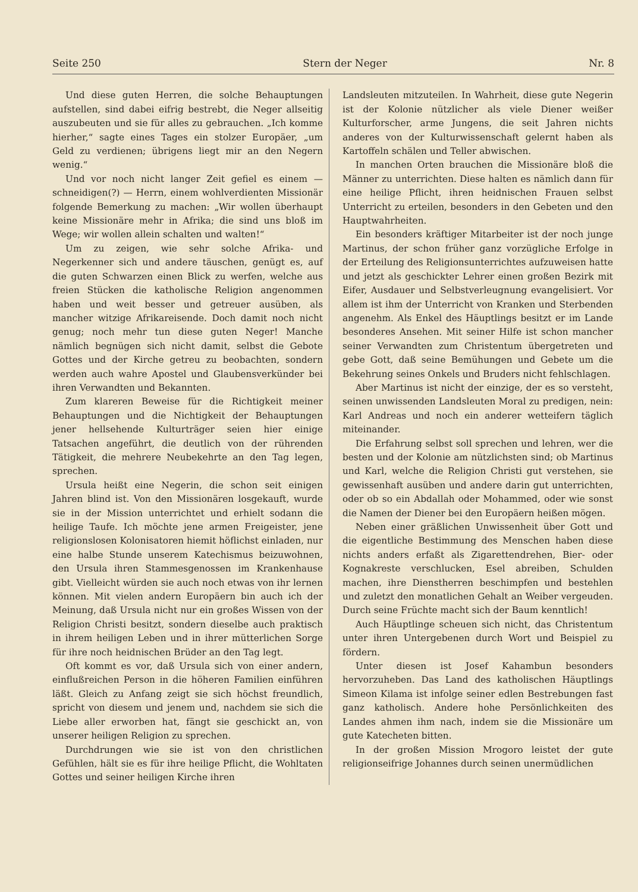Seite 250 Stern der Neger Nr. 8
Und diese guten Herren, die solche Behauptungen aufstellen, sind dabei eifrig bestrebt, die Neger allseitig auszubeuten und sie für alles zu gebrauchen. „Ich komme hierher,“ sagte eines Tages ein stolzer Europäer, „um Geld zu verdienen; übrigens liegt mir an den Negern wenig.“
Und vor noch nicht langer Zeit gefiel es einem — schneidigen(?) — Herrn, einem wohlverdienten Missionär folgende Bemerkung zu machen: „Wir wollen überhaupt keine Missionäre mehr in Afrika; die sind uns bloß im Wege; wir wollen allein schalten und walten!“
Um zu zeigen, wie sehr solche Afrika- und Negerkenner sich und andere täuschen, genügt es, auf die guten Schwarzen einen Blick zu werfen, welche aus freien Stücken die katholische Religion angenommen haben und weit besser und getreuer ausüben, als mancher witzige Afrikareisende. Doch damit noch nicht genug; noch mehr tun diese guten Neger! Manche nämlich begnügen sich nicht damit, selbst die Gebote Gottes und der Kirche getreu zu beobachten, sondern werden auch wahre Apostel und Glaubensverkünder bei ihren Verwandten und Bekannten.
Zum klareren Beweise für die Richtigkeit meiner Behauptungen und die Nichtigkeit der Behauptungen jener hellsehende Kulturträger seien hier einige Tatsachen angeführt, die deutlich von der rührenden Tätigkeit, die mehrere Neubekehrte an den Tag legen, sprechen.
Ursula heißt eine Negerin, die schon seit einigen Jahren blind ist. Von den Missionären losgekauft, wurde sie in der Mission unterrichtet und erhielt sodann die heilige Taufe. Ich möchte jene armen Freigeister, jene religionslosen Kolonisatoren hiemit höflichst einladen, nur eine halbe Stunde unserem Katechismus beizuwohnen, den Ursula ihren Stammesgenossen im Krankenhause gibt. Vielleicht würden sie auch noch etwas von ihr lernen können. Mit vielen andern Europäern bin auch ich der Meinung, daß Ursula nicht nur ein großes Wissen von der Religion Christi besitzt, sondern dieselbe auch praktisch in ihrem heiligen Leben und in ihrer mütterlichen Sorge für ihre noch heidnischen Brüder an den Tag legt.
Oft kommt es vor, daß Ursula sich von einer andern, einflußreichen Person in die höheren Familien einführen läßt. Gleich zu Anfang zeigt sie sich höchst freundlich, spricht von diesem und jenem und, nachdem sie sich die Liebe aller erworben hat, fängt sie geschickt an, von unserer heiligen Religion zu sprechen.
Durchdrungen wie sie ist von den christlichen Gefühlen, hält sie es für ihre heilige Pflicht, die Wohltaten Gottes und seiner heiligen Kirche ihren
Landsleuten mitzuteilen. In Wahrheit, diese gute Negerin ist der Kolonie nützlicher als viele Diener weißer Kulturforscher, arme Jungens, die seit Jahren nichts anderes von der Kulturwissenschaft gelernt haben als Kartoffeln schälen und Teller abwischen.
In manchen Orten brauchen die Missionäre bloß die Männer zu unterrichten. Diese halten es nämlich dann für eine heilige Pflicht, ihren heidnischen Frauen selbst Unterricht zu erteilen, besonders in den Gebeten und den Hauptwahrheiten.
Ein besonders kräftiger Mitarbeiter ist der noch junge Martinus, der schon früher ganz vorzügliche Erfolge in der Erteilung des Religionsunterrichtes aufzuweisen hatte und jetzt als geschickter Lehrer einen großen Bezirk mit Eifer, Ausdauer und Selbstverleugnung evangelisiert. Vor allem ist ihm der Unterricht von Kranken und Sterbenden angenehm. Als Enkel des Häuptlings besitzt er im Lande besonderes Ansehen. Mit seiner Hilfe ist schon mancher seiner Verwandten zum Christentum übergetreten und gebe Gott, daß seine Bemühungen und Gebete um die Bekehrung seines Onkels und Bruders nicht fehlschlagen.
Aber Martinus ist nicht der einzige, der es so versteht, seinen unwissenden Landsleuten Moral zu predigen, nein: Karl Andreas und noch ein anderer wetteifern täglich miteinander.
Die Erfahrung selbst soll sprechen und lehren, wer die besten und der Kolonie am nützlichsten sind; ob Martinus und Karl, welche die Religion Christi gut verstehen, sie gewissenhaft ausüben und andere darin gut unterrichten, oder ob so ein Abdallah oder Mohammed, oder wie sonst die Namen der Diener bei den Europäern heißen mögen.
Neben einer gräßlichen Unwissenheit über Gott und die eigentliche Bestimmung des Menschen haben diese nichts anders erfaßt als Zigarettendrehen, Bier- oder Kognakreste verschlucken, Esel abreiben, Schulden machen, ihre Dienstherren beschimpfen und bestehlen und zuletzt den monatlichen Gehalt an Weiber vergeuden. Durch seine Früchte macht sich der Baum kenntlich!
Auch Häuptlinge scheuen sich nicht, das Christentum unter ihren Untergebenen durch Wort und Beispiel zu fördern.
Unter diesen ist Josef Kahambun besonders hervorzuheben. Das Land des katholischen Häuptlings Simeon Kilama ist infolge seiner edlen Bestrebungen fast ganz katholisch. Andere hohe Persönlichkeiten des Landes ahmen ihm nach, indem sie die Missionäre um gute Katecheten bitten.
In der großen Mission Mrogoro leistet der gute religionseifrige Johannes durch seinen unermüdlichen